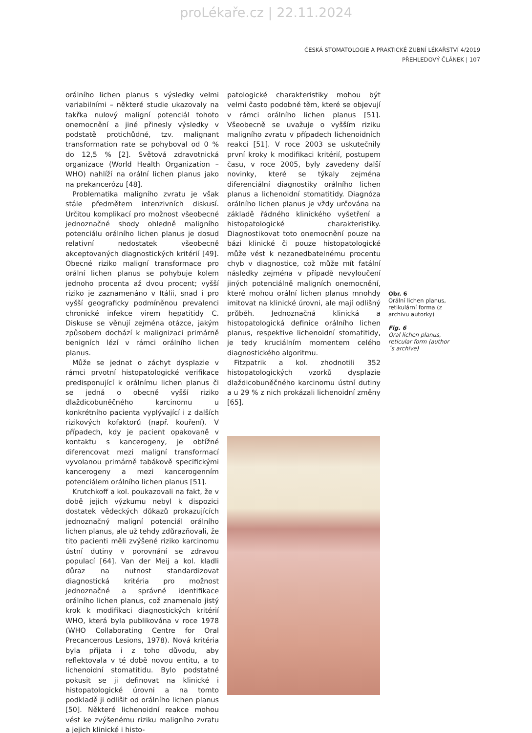proLékaře.cz | 22.11.2024
ČESKÁ STOMATOLOGIE A PRAKTICKÉ ZUBNÍ LÉKAŘSTVÍ 4/2019
PŘEHLEDOVÝ ČLÁNEK | 107
orálního lichen planus s výsledky velmi variabilními – některé studie ukazovaly na takřka nulový maligní potenciál tohoto onemocnění a jiné přinesly výsledky v podstatě protichůdné, tzv. malignant transformation rate se pohyboval od 0 % do 12,5 % [2]. Světová zdravotnická organizace (World Health Organization – WHO) nahlíží na orální lichen planus jako na prekancerózu [48].
Problematika maligního zvratu je však stále předmětem intenzivních diskusí. Určitou komplikací pro možnost všeobecné jednoznačné shody ohledně maligního potenciálu orálního lichen planus je dosud relativní nedostatek všeobecně akceptovaných diagnostických kritérií [49]. Obecné riziko maligní transformace pro orální lichen planus se pohybuje kolem jednoho procenta až dvou procent; vyšší riziko je zaznamenáno v Itálii, snad i pro vyšší geograficky podmíněnou prevalenci chronické infekce virem hepatitidy C. Diskuse se věnují zejména otázce, jakým způsobem dochází k malignizaci primárně benigních lézí v rámci orálního lichen planus.
Může se jednat o záchyt dysplazie v rámci prvotní histopatologické verifikace predisponující k orálnímu lichen planus či se jedná o obecně vyšší riziko dlaždicobuněčného karcinomu u konkrétního pacienta vyplývající i z dalších rizikových kofaktorů (např. kouření). V případech, kdy je pacient opakovaně v kontaktu s kancerogeny, je obtížné diferencovat mezi maligní transformací vyvolanou primárně tabákově specifickými kancerogeny a mezi kancerogenním potenciálem orálního lichen planus [51].
Krutchkoff a kol. poukazovali na fakt, že v době jejich výzkumu nebyl k dispozici dostatek vědeckých důkazů prokazujících jednoznačný maligní potenciál orálního lichen planus, ale už tehdy zdůrazňovali, že tito pacienti měli zvýšené riziko karcinomu ústní dutiny v porovnání se zdravou populací [64]. Van der Meij a kol. kladli důraz na nutnost standardizovat diagnostická kritéria pro možnost jednoznačné a správné identifikace orálního lichen planus, což znamenalo jistý krok k modifikaci diagnostických kritérií WHO, která byla publikována v roce 1978 (WHO Collaborating Centre for Oral Precancerous Lesions, 1978). Nová kritéria byla přijata i z toho důvodu, aby reflektovala v té době novou entitu, a to lichenoidní stomatitidu. Bylo podstatné pokusit se ji definovat na klinické i histopatologické úrovni a na tomto podkladě ji odlišit od orálního lichen planus [50]. Některé lichenoidní reakce mohou vést ke zvýšenému riziku maligního zvratu a jejich klinické i histo-
patologické charakteristiky mohou být velmi často podobné těm, které se objevují v rámci orálního lichen planus [51]. Všeobecně se uvažuje o vyšším riziku maligního zvratu v případech lichenoidních reakcí [51]. V roce 2003 se uskutečnily první kroky k modifikaci kritérií, postupem času, v roce 2005, byly zavedeny další novinky, které se týkaly zejména diferenciální diagnostiky orálního lichen planus a lichenoidní stomatitidy. Diagnóza orálního lichen planus je vždy určována na základě řádného klinického vyšetření a histopatologické charakteristiky. Diagnostikovat toto onemocnění pouze na bázi klinické či pouze histopatologické může vést k nezanedbatelnému procentu chyb v diagnostice, což může mít fatální následky zejména v případě nevyloučení jiných potenciálně maligních onemocnění, které mohou orální lichen planus mnohdy imitovat na klinické úrovni, ale mají odlišný průběh. Jednoznačná klinická a histopatologická definice orálního lichen planus, respektive lichenoidní stomatitidy, je tedy kruciálním momentem celého diagnostického algoritmu.
Fitzpatrik a kol. zhodnotili 352 histopatologických vzorků dysplazie dlaždicobuněčného karcinomu ústní dutiny a u 29 % z nich prokázali lichenoidní změny [65].
Obr. 6
Orální lichen planus, retikulární forma (z archivu autorky)
Fig. 6
Oral lichen planus, reticular form (author´s archive)